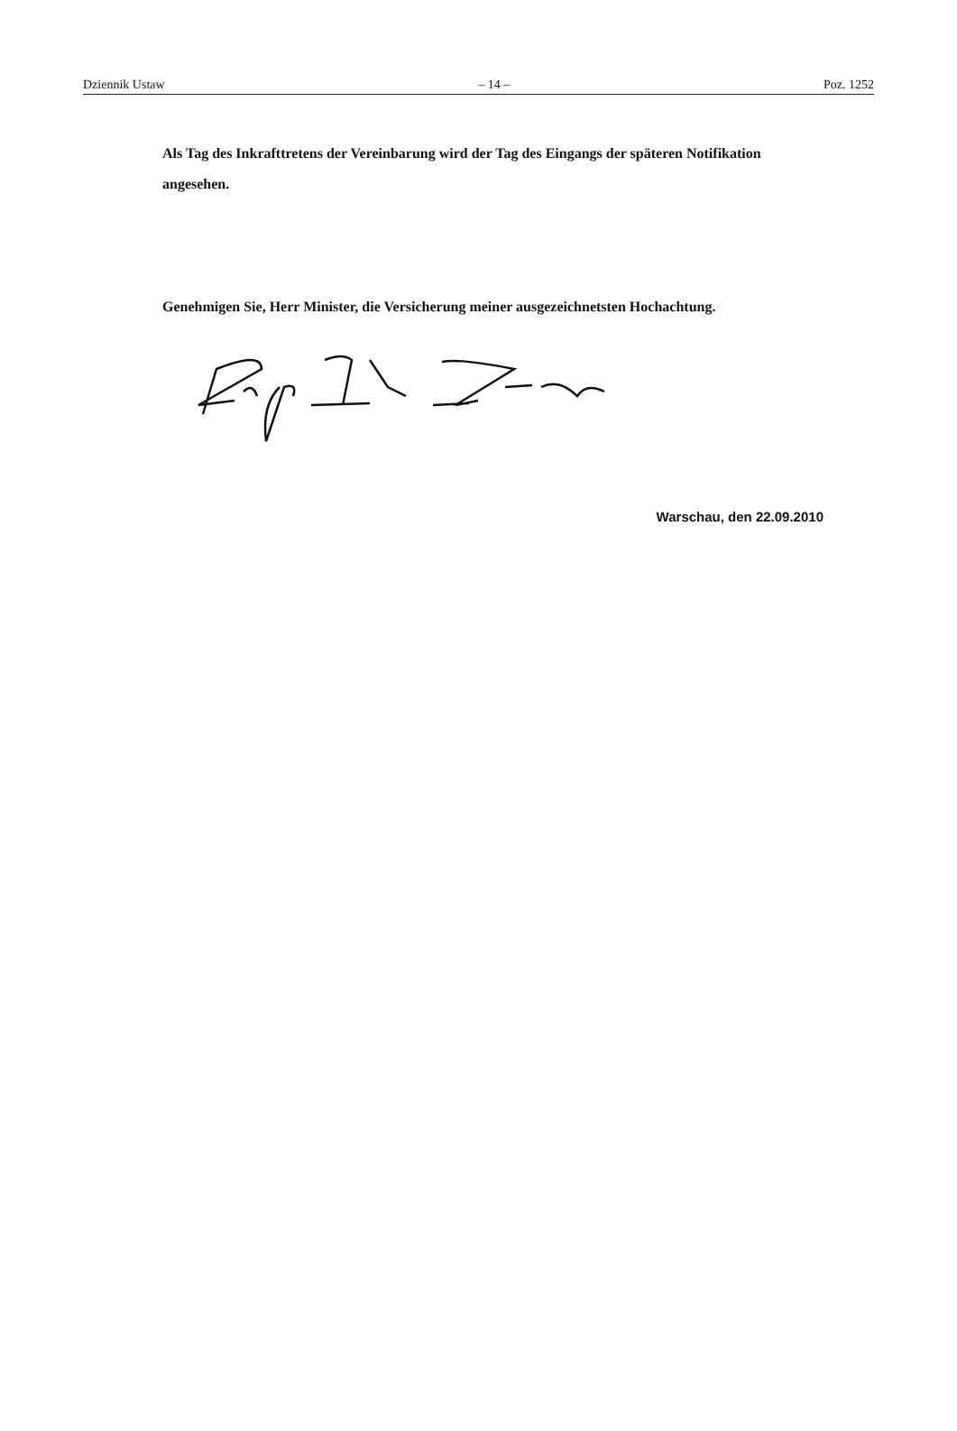Dziennik Ustaw – 14 – Poz. 1252
Als Tag des Inkrafttretens der Vereinbarung wird der Tag des Eingangs der späteren Notifikation angesehen.
Genehmigen Sie, Herr Minister, die Versicherung meiner ausgezeichnetsten Hochachtung.
Warschau, den 22.09.2010